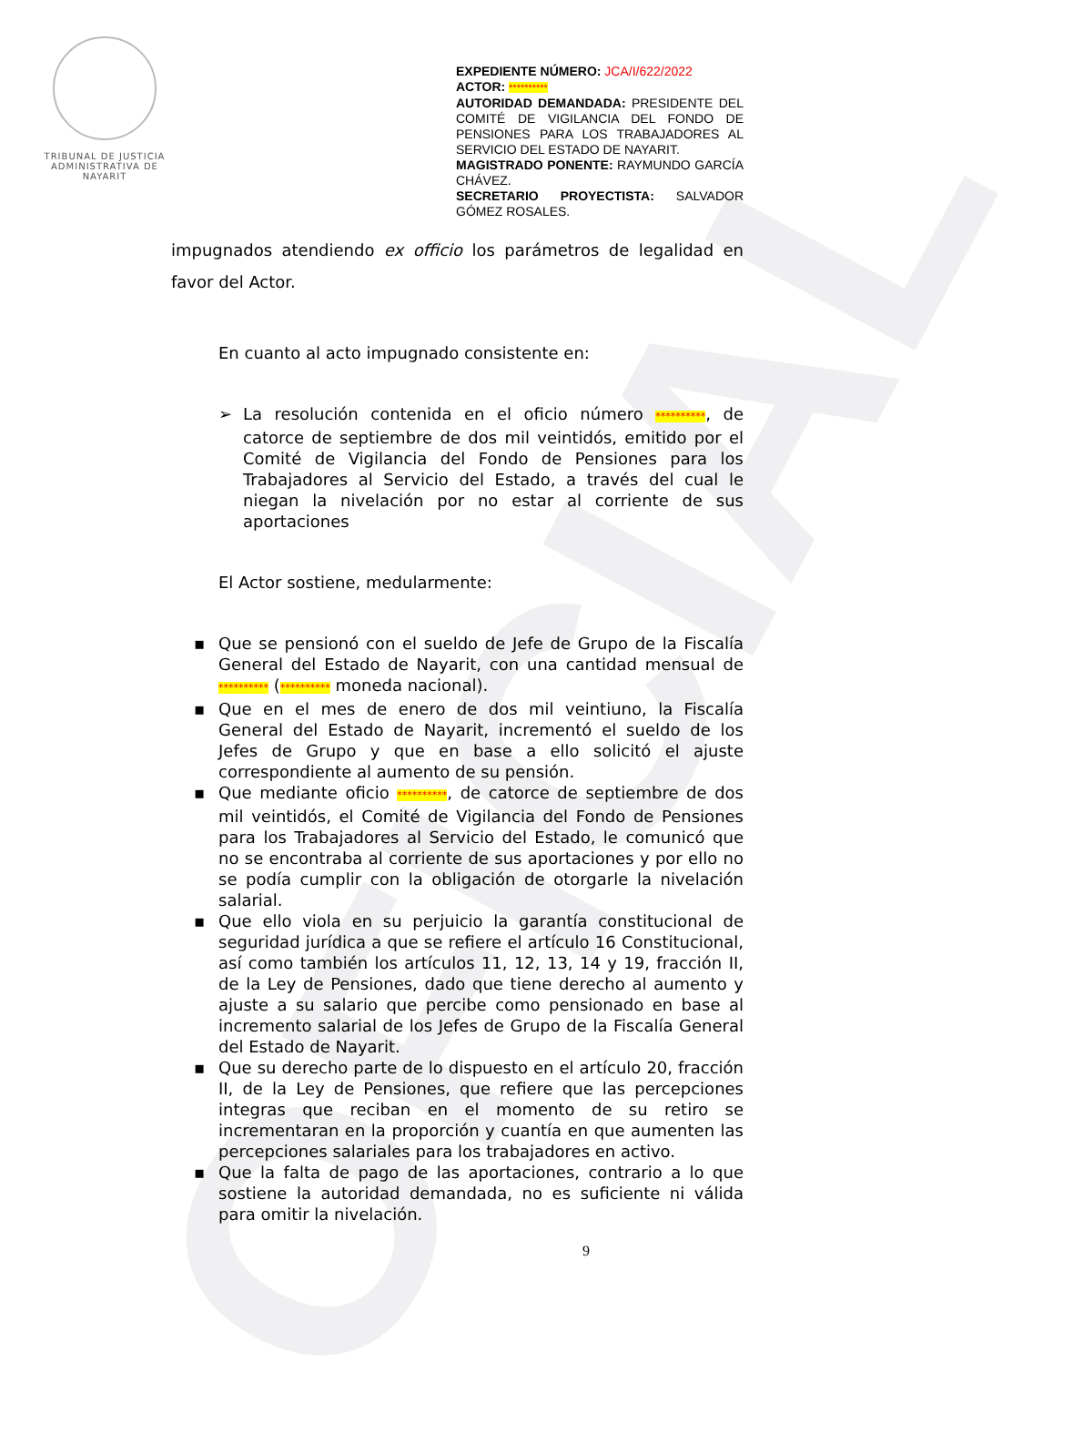OFICIAL
TRIBUNAL DE JUSTICIA
ADMINISTRATIVA DE NAYARIT
EXPEDIENTE NÚMERO: JCA/I/622/2022
ACTOR: **********
AUTORIDAD DEMANDADA: PRESIDENTE DEL COMITÉ DE VIGILANCIA DEL FONDO DE PENSIONES PARA LOS TRABAJADORES AL SERVICIO DEL ESTADO DE NAYARIT.
MAGISTRADO PONENTE: RAYMUNDO GARCÍA CHÁVEZ.
SECRETARIO PROYECTISTA: SALVADOR GÓMEZ ROSALES.
impugnados atendiendo ex officio los parámetros de legalidad en favor del Actor.
En cuanto al acto impugnado consistente en:
➢ La resolución contenida en el oficio número **********, de catorce de septiembre de dos mil veintidós, emitido por el Comité de Vigilancia del Fondo de Pensiones para los Trabajadores al Servicio del Estado, a través del cual le niegan la nivelación por no estar al corriente de sus aportaciones
El Actor sostiene, medularmente:
▪ Que se pensionó con el sueldo de Jefe de Grupo de la Fiscalía General del Estado de Nayarit, con una cantidad mensual de ********** (********** moneda nacional).
▪ Que en el mes de enero de dos mil veintiuno, la Fiscalía General del Estado de Nayarit, incrementó el sueldo de los Jefes de Grupo y que en base a ello solicitó el ajuste correspondiente al aumento de su pensión.
▪ Que mediante oficio **********, de catorce de septiembre de dos mil veintidós, el Comité de Vigilancia del Fondo de Pensiones para los Trabajadores al Servicio del Estado, le comunicó que no se encontraba al corriente de sus aportaciones y por ello no se podía cumplir con la obligación de otorgarle la nivelación salarial.
▪ Que ello viola en su perjuicio la garantía constitucional de seguridad jurídica a que se refiere el artículo 16 Constitucional, así como también los artículos 11, 12, 13, 14 y 19, fracción II, de la Ley de Pensiones, dado que tiene derecho al aumento y ajuste a su salario que percibe como pensionado en base al incremento salarial de los Jefes de Grupo de la Fiscalía General del Estado de Nayarit.
▪ Que su derecho parte de lo dispuesto en el artículo 20, fracción II, de la Ley de Pensiones, que refiere que las percepciones integras que reciban en el momento de su retiro se incrementaran en la proporción y cuantía en que aumenten las percepciones salariales para los trabajadores en activo.
▪ Que la falta de pago de las aportaciones, contrario a lo que sostiene la autoridad demandada, no es suficiente ni válida para omitir la nivelación.
9